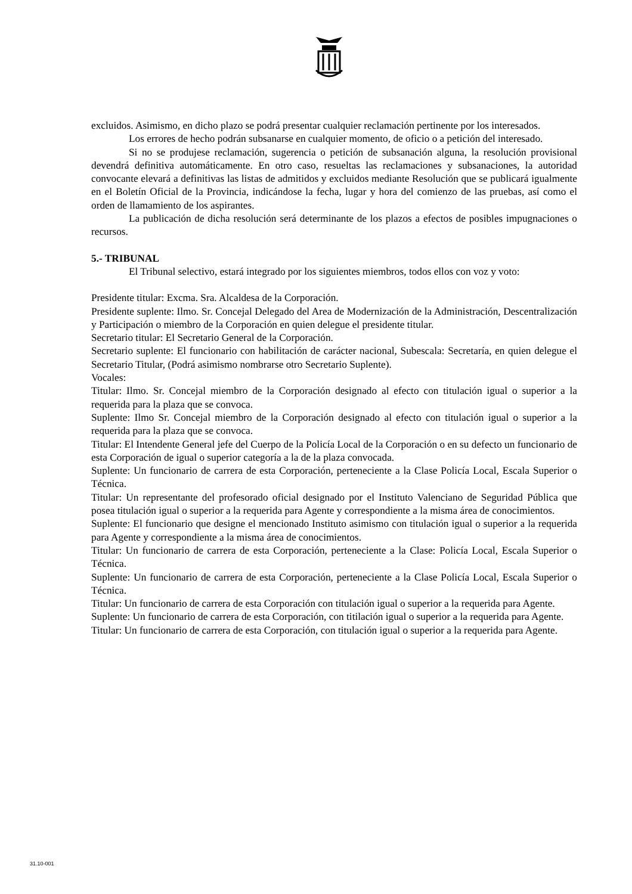excluidos. Asimismo, en dicho plazo se podrá presentar cualquier reclamación pertinente por los interesados.
Los errores de hecho podrán subsanarse en cualquier momento, de oficio o a petición del interesado.
Si no se produjese reclamación, sugerencia o petición de subsanación alguna, la resolución provisional devendrá definitiva automáticamente. En otro caso, resueltas las reclamaciones y subsanaciones, la autoridad convocante elevará a definitivas las listas de admitidos y excluidos mediante Resolución que se publicará igualmente en el Boletín Oficial de la Provincia, indicándose la fecha, lugar y hora del comienzo de las pruebas, así como el orden de llamamiento de los aspirantes.
La publicación de dicha resolución será determinante de los plazos a efectos de posibles impugnaciones o recursos.
5.- TRIBUNAL
El Tribunal selectivo, estará integrado por los siguientes miembros, todos ellos con voz y voto:
Presidente titular: Excma. Sra. Alcaldesa de la Corporación.
Presidente suplente: Ilmo. Sr. Concejal Delegado del Area de Modernización de la Administración, Descentralización y Participación o miembro de la Corporación en quien delegue el presidente titular.
Secretario titular: El Secretario General de la Corporación.
Secretario suplente: El funcionario con habilitación de carácter nacional, Subescala: Secretaría, en quien delegue el Secretario Titular, (Podrá asimismo nombrarse otro Secretario Suplente).
Vocales:
Titular: Ilmo. Sr. Concejal miembro de la Corporación designado al efecto con titulación igual o superior a la requerida para la plaza que se convoca.
Suplente: Ilmo Sr. Concejal miembro de la Corporación designado al efecto con titulación igual o superior a la requerida para la plaza que se convoca.
Titular: El Intendente General jefe del Cuerpo de la Policía Local de la Corporación o en su defecto un funcionario de esta Corporación de igual o superior categoría a la de la plaza convocada.
Suplente: Un funcionario de carrera de esta Corporación, perteneciente a la Clase Policía Local, Escala Superior o Técnica.
Titular: Un representante del profesorado oficial designado por el Instituto Valenciano de Seguridad Pública que posea titulación igual o superior a la requerida para Agente y correspondiente a la misma área de conocimientos.
Suplente: El funcionario que designe el mencionado Instituto asimismo con titulación igual o superior a la requerida para Agente y correspondiente a la misma área de conocimientos.
Titular: Un funcionario de carrera de esta Corporación, perteneciente a la Clase: Policía Local, Escala Superior o Técnica.
Suplente: Un funcionario de carrera de esta Corporación, perteneciente a la Clase Policía Local, Escala Superior o Técnica.
Titular: Un funcionario de carrera de esta Corporación con titulación igual o superior a la requerida para Agente.
Suplente: Un funcionario de carrera de esta Corporación, con titilación igual o superior a la requerida para Agente.
Titular: Un funcionario de carrera de esta Corporación, con titulación igual o superior a la requerida para Agente.
31.10-001